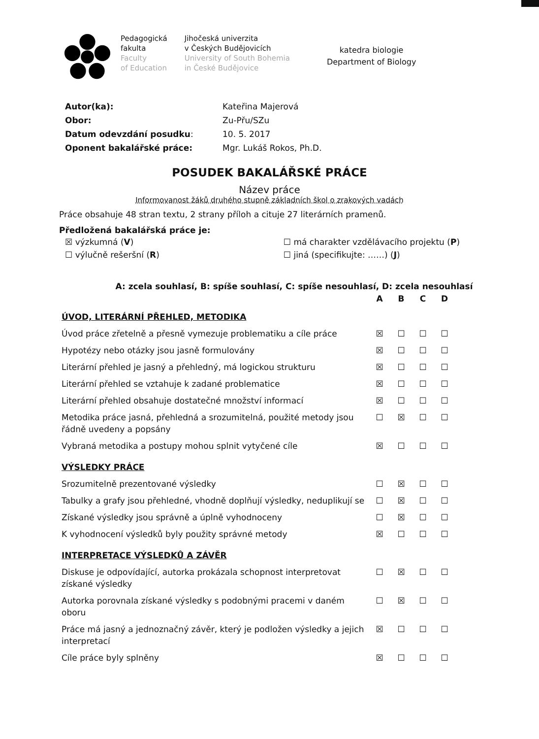Pedagogická
fakulta
Faculty
of Education
Jihočeská univerzita
v Českých Budějovicích
University of South Bohemia
in České Budějovice
katedra biologie
Department of Biology
| Autor(ka): | Kateřina Majerová |
| Obor: | Zu-Přu/SZu |
| Datum odevzdání posudku : | 10. 5. 2017 |
| Oponent bakalářské práce: | Mgr. Lukáš Rokos, Ph.D. |
POSUDEK BAKALÁŘSKÉ PRÁCE
Název práce
Informovanost žáků druhého stupně základních škol o zrakových vadách
Práce obsahuje 48 stran textu, 2 strany příloh a cituje 27 literárních pramenů.
Předložená bakalářská práce je:
| ☒ výzkumná ( V ) | ☐ má charakter vzdělávacího projektu ( P ) |
| ☐ výlučně rešeršní ( R ) | ☐ jiná (specifikujte: ……) ( J ) |
A: zcela souhlasí, B: spíše souhlasí, C: spíše nesouhlasí, D: zcela nesouhlasí
| | A | B | C | D |
| ÚVOD, LITERÁRNÍ PŘEHLED, METODIKA | | | | |
| Úvod práce zřetelně a přesně vymezuje problematiku a cíle práce | ☒ | ☐ | ☐ | ☐ |
| Hypotézy nebo otázky jsou jasně formulovány | ☒ | ☐ | ☐ | ☐ |
| Literární přehled je jasný a přehledný, má logickou strukturu | ☒ | ☐ | ☐ | ☐ |
| Literární přehled se vztahuje k zadané problematice | ☒ | ☐ | ☐ | ☐ |
| Literární přehled obsahuje dostatečné množství informací | ☒ | ☐ | ☐ | ☐ |
| Metodika práce jasná, přehledná a srozumitelná, použité metody jsou řádně uvedeny a popsány | ☐ | ☒ | ☐ | ☐ |
| Vybraná metodika a postupy mohou splnit vytyčené cíle | ☒ | ☐ | ☐ | ☐ |
| VÝSLEDKY PRÁCE | | | | |
| Srozumitelně prezentované výsledky | ☐ | ☒ | ☐ | ☐ |
| Tabulky a grafy jsou přehledné, vhodně doplňují výsledky, neduplikují se | ☐ | ☒ | ☐ | ☐ |
| Získané výsledky jsou správně a úplně vyhodnoceny | ☐ | ☒ | ☐ | ☐ |
| K vyhodnocení výsledků byly použity správné metody | ☒ | ☐ | ☐ | ☐ |
| INTERPRETACE VÝSLEDKŮ A ZÁVĚR | | | | |
| Diskuse je odpovídající, autorka prokázala schopnost interpretovat získané výsledky | ☐ | ☒ | ☐ | ☐ |
| Autorka porovnala získané výsledky s podobnými pracemi v daném oboru | ☐ | ☒ | ☐ | ☐ |
| Práce má jasný a jednoznačný závěr, který je podložen výsledky a jejich interpretací | ☒ | ☐ | ☐ | ☐ |
| Cíle práce byly splněny | ☒ | ☐ | ☐ | ☐ |